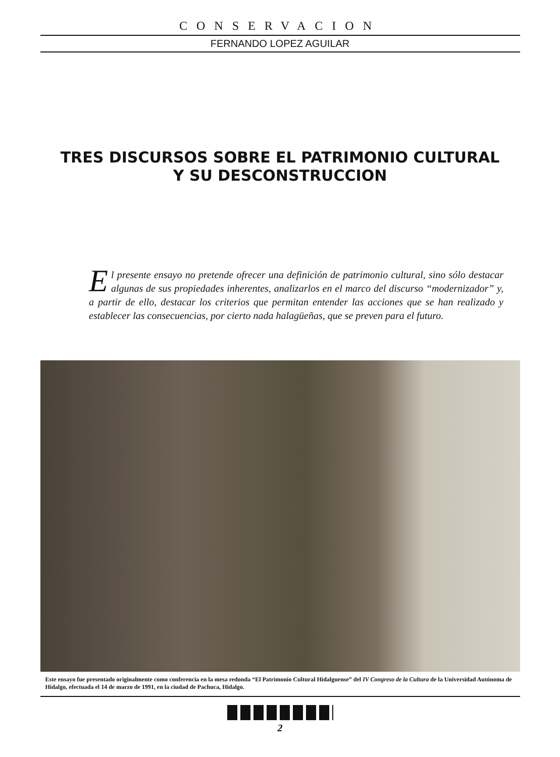CONSERVACION
FERNANDO LOPEZ AGUILAR
TRES DISCURSOS SOBRE EL PATRIMONIO CULTURAL
Y SU DESCONSTRUCCION
El presente ensayo no pretende ofrecer una definición de patrimonio cultural, sino sólo destacar algunas de sus propiedades inherentes, analizarlos en el marco del discurso “modernizador” y, a partir de ello, destacar los criterios que permitan entender las acciones que se han realizado y establecer las consecuencias, por cierto nada halagüeñas, que se preven para el futuro.
Este ensayo fue presentado originalmente como conferencia en la mesa redonda “El Patrimonio Cultural Hidalguense” del IV Congreso de la Cultura de la Universidad Autónoma de Hidalgo, efectuada el 14 de marzo de 1991, en la ciudad de Pachuca, Hidalgo.
2